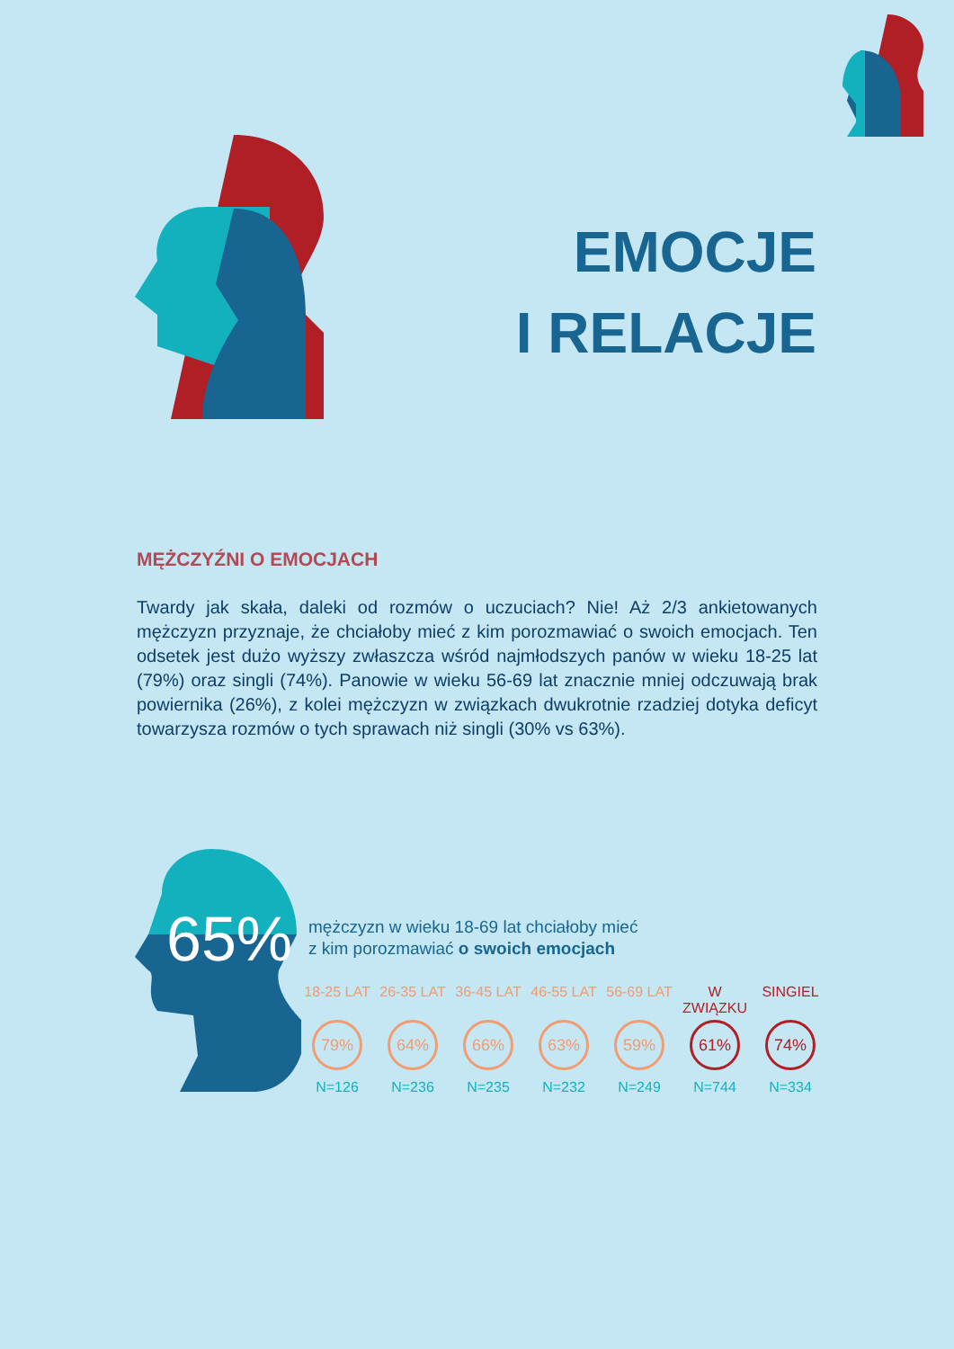EMOCJE
I RELACJE
MĘŻCZYŹNI O EMOCJACH
Twardy jak skała, daleki od rozmów o uczuciach? Nie! Aż 2/3 ankietowanych mężczyzn przyznaje, że chciałoby mieć z kim porozmawiać o swoich emocjach. Ten odsetek jest dużo wyższy zwłaszcza wśród najmłodszych panów w wieku 18-25 lat (79%) oraz singli (74%). Panowie w wieku 56-69 lat znacznie mniej odczuwają brak powiernika (26%), z kolei mężczyzn w związkach dwukrotnie rzadziej dotyka deficyt towarzysza rozmów o tych sprawach niż singli (30% vs 63%).
65%
mężczyzn w wieku 18-69 lat chciałoby mieć
z kim porozmawiać o swoich emocjach
18-25 LAT
79%
N=126
26-35 LAT
64%
N=236
36-45 LAT
66%
N=235
46-55 LAT
63%
N=232
56-69 LAT
59%
N=249
W ZWIĄZKU
61%
N=744
SINGIEL
74%
N=334